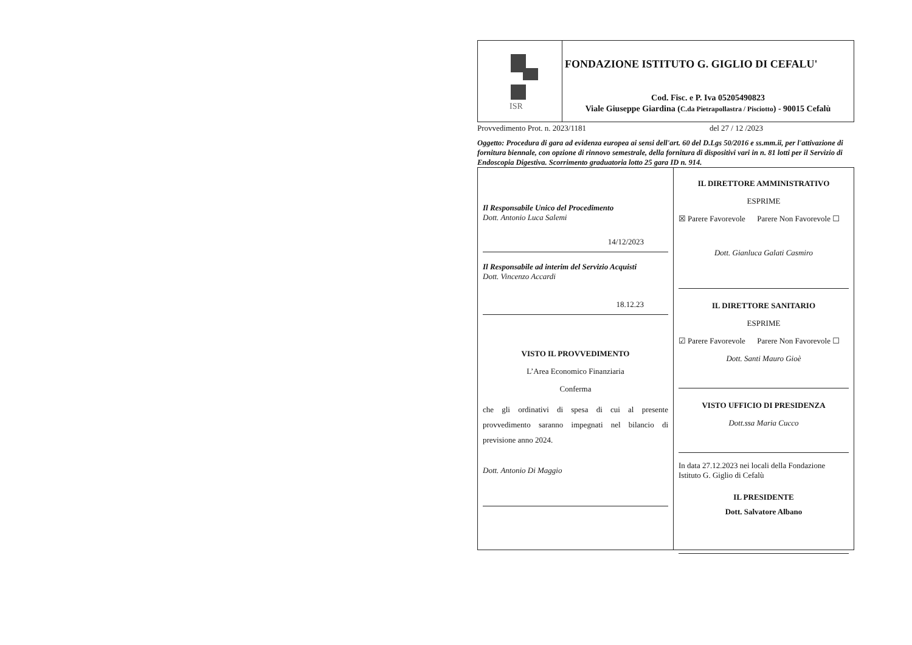ISR
FONDAZIONE ISTITUTO G. GIGLIO DI CEFALU'
Cod. Fisc. e P. Iva 05205490823
Viale Giuseppe Giardina (C.da Pietrapollastra / Pisciotto) - 90015 Cefalù
Provvedimento Prot. n. 2023/1181 del 27 / 12 /2023
Oggetto: Procedura di gara ad evidenza europea ai sensi dell'art. 60 del D.Lgs 50/2016 e ss.mm.ii, per l'attivazione di fornitura biennale, con opzione di rinnovo semestrale, della fornitura di dispositivi vari in n. 81 lotti per il Servizio di Endoscopia Digestiva. Scorrimento graduatoria lotto 25 gara ID n. 914.
Il Responsabile Unico del Procedimento
Dott. Antonio Luca Salemi
14/12/2023
Il Responsabile ad interim del Servizio Acquisti
Dott. Vincenzo Accardi
18.12.23
VISTO IL PROVVEDIMENTO
L’Area Economico Finanziaria
Conferma
che gli ordinativi di spesa di cui al presente provvedimento saranno impegnati nel bilancio di previsione anno 2024.
Dott. Antonio Di Maggio
IL DIRETTORE AMMINISTRATIVO
ESPRIME
☒ Parere Favorevole Parere Non Favorevole ☐
Dott. Gianluca Galati Casmiro
IL DIRETTORE SANITARIO
ESPRIME
☑ Parere Favorevole Parere Non Favorevole ☐
Dott. Santi Mauro Gioè
VISTO UFFICIO DI PRESIDENZA
Dott.ssa Maria Cucco
In data 27.12.2023 nei locali della Fondazione Istituto G. Giglio di Cefalù
IL PRESIDENTE
Dott. Salvatore Albano